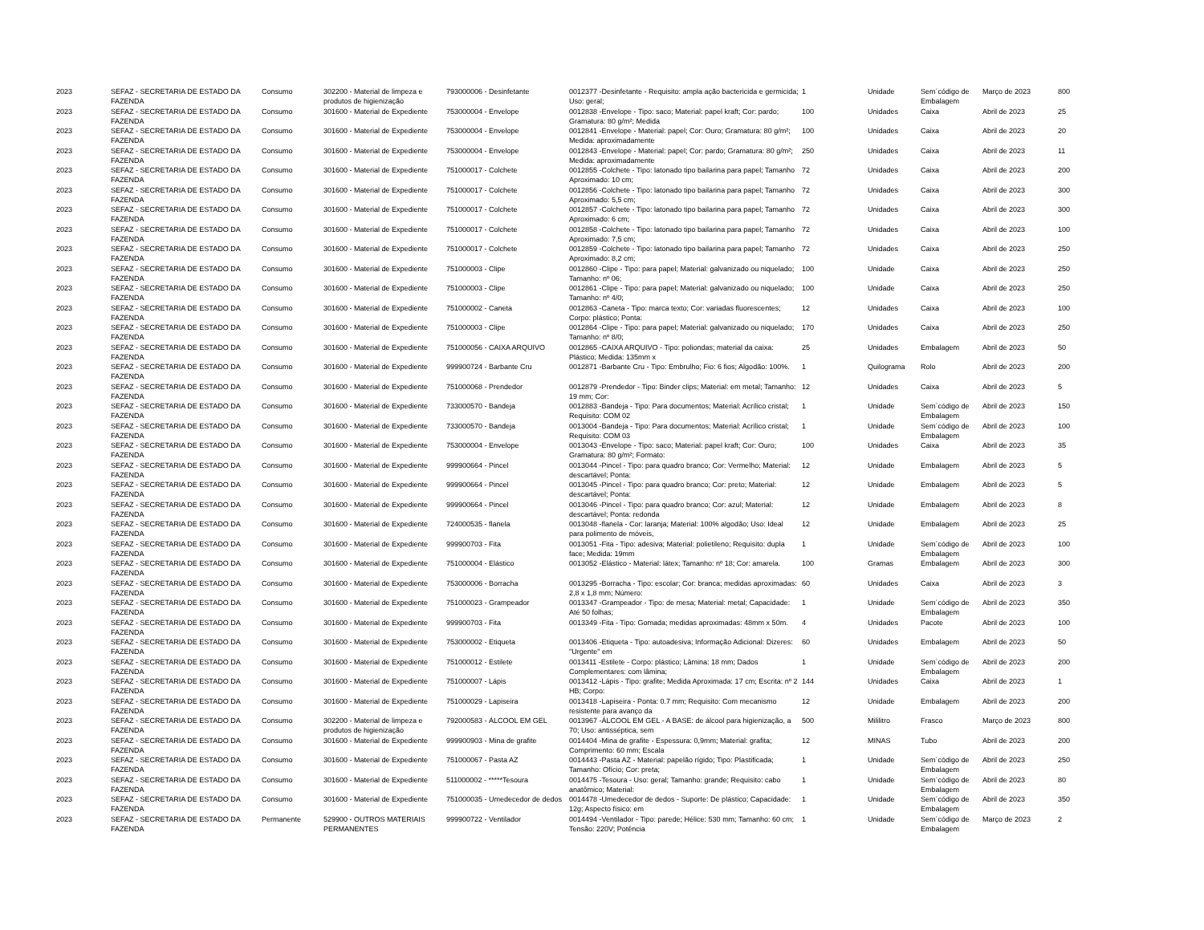| 2023 | SEFAZ - SECRETARIA DE ESTADO DA FAZENDA | Consumo | 302200 - Material de limpeza e produtos de higienização | 793000006 - Desinfetante | 0012377 -Desinfetante - Requisito: ampla ação bactericida e germicida; Uso: geral; | 1 | Unidade | Sem´código de Embalagem | Março de 2023 | 800 |
| 2023 | SEFAZ - SECRETARIA DE ESTADO DA FAZENDA | Consumo | 301600 - Material de Expediente | 753000004 - Envelope | 0012838 -Envelope - Tipo: saco; Material: papel kraft; Cor: pardo; Gramatura: 80 g/m²; Medida | 100 | Unidades | Caixa | Abril de 2023 | 25 |
| 2023 | SEFAZ - SECRETARIA DE ESTADO DA FAZENDA | Consumo | 301600 - Material de Expediente | 753000004 - Envelope | 0012841 -Envelope - Material: papel; Cor: Ouro; Gramatura: 80 g/m²; Medida: aproximadamente | 100 | Unidades | Caixa | Abril de 2023 | 20 |
| 2023 | SEFAZ - SECRETARIA DE ESTADO DA FAZENDA | Consumo | 301600 - Material de Expediente | 753000004 - Envelope | 0012843 -Envelope - Material: papel; Cor: pardo; Gramatura: 80 g/m²; Medida: aproximadamente | 250 | Unidades | Caixa | Abril de 2023 | 11 |
| 2023 | SEFAZ - SECRETARIA DE ESTADO DA FAZENDA | Consumo | 301600 - Material de Expediente | 751000017 - Colchete | 0012855 -Colchete - Tipo: latonado tipo bailarina para papel; Tamanho Aproximado: 10 cm; | 72 | Unidades | Caixa | Abril de 2023 | 200 |
| 2023 | SEFAZ - SECRETARIA DE ESTADO DA FAZENDA | Consumo | 301600 - Material de Expediente | 751000017 - Colchete | 0012856 -Colchete - Tipo: latonado tipo bailarina para papel; Tamanho Aproximado: 5,5 cm; | 72 | Unidades | Caixa | Abril de 2023 | 300 |
| 2023 | SEFAZ - SECRETARIA DE ESTADO DA FAZENDA | Consumo | 301600 - Material de Expediente | 751000017 - Colchete | 0012857 -Colchete - Tipo: latonado tipo bailarina para papel; Tamanho Aproximado: 6 cm; | 72 | Unidades | Caixa | Abril de 2023 | 300 |
| 2023 | SEFAZ - SECRETARIA DE ESTADO DA FAZENDA | Consumo | 301600 - Material de Expediente | 751000017 - Colchete | 0012858 -Colchete - Tipo: latonado tipo bailarina para papel; Tamanho Aproximado: 7,5 cm; | 72 | Unidades | Caixa | Abril de 2023 | 100 |
| 2023 | SEFAZ - SECRETARIA DE ESTADO DA FAZENDA | Consumo | 301600 - Material de Expediente | 751000017 - Colchete | 0012859 -Colchete - Tipo: latonado tipo bailarina para papel; Tamanho Aproximado: 8,2 cm; | 72 | Unidades | Caixa | Abril de 2023 | 250 |
| 2023 | SEFAZ - SECRETARIA DE ESTADO DA FAZENDA | Consumo | 301600 - Material de Expediente | 751000003 - Clipe | 0012860 -Clipe - Tipo: para papel; Material: galvanizado ou niquelado; Tamanho: nº 06; | 100 | Unidade | Caixa | Abril de 2023 | 250 |
| 2023 | SEFAZ - SECRETARIA DE ESTADO DA FAZENDA | Consumo | 301600 - Material de Expediente | 751000003 - Clipe | 0012861 -Clipe - Tipo: para papel; Material: galvanizado ou niquelado; Tamanho: nº 4/0; | 100 | Unidade | Caixa | Abril de 2023 | 250 |
| 2023 | SEFAZ - SECRETARIA DE ESTADO DA FAZENDA | Consumo | 301600 - Material de Expediente | 751000002 - Caneta | 0012863 -Caneta - Tipo: marca texto; Cor: variadas fluorescentes; Corpo: plástico; Ponta: | 12 | Unidades | Caixa | Abril de 2023 | 100 |
| 2023 | SEFAZ - SECRETARIA DE ESTADO DA FAZENDA | Consumo | 301600 - Material de Expediente | 751000003 - Clipe | 0012864 -Clipe - Tipo: para papel; Material: galvanizado ou niquelado; Tamanho: nº 8/0; | 170 | Unidades | Caixa | Abril de 2023 | 250 |
| 2023 | SEFAZ - SECRETARIA DE ESTADO DA FAZENDA | Consumo | 301600 - Material de Expediente | 751000056 - CAIXA ARQUIVO | 0012865 -CAIXA ARQUIVO - Tipo: poliondas; material da caixa: Plástico; Medida: 135mm x | 25 | Unidades | Embalagem | Abril de 2023 | 50 |
| 2023 | SEFAZ - SECRETARIA DE ESTADO DA FAZENDA | Consumo | 301600 - Material de Expediente | 999900724 - Barbante Cru | 0012871 -Barbante Cru - Tipo: Embrulho; Fio: 6 fios; Algodão: 100%. | 1 | Quilograma | Rolo | Abril de 2023 | 200 |
| 2023 | SEFAZ - SECRETARIA DE ESTADO DA FAZENDA | Consumo | 301600 - Material de Expediente | 751000068 - Prendedor | 0012879 -Prendedor - Tipo: Binder clips; Material: em metal; Tamanho: 19 mm; Cor: | 12 | Unidades | Caixa | Abril de 2023 | 5 |
| 2023 | SEFAZ - SECRETARIA DE ESTADO DA FAZENDA | Consumo | 301600 - Material de Expediente | 733000570 - Bandeja | 0012883 -Bandeja - Tipo: Para documentos; Material: Acrílico cristal; Requisito: COM 02 | 1 | Unidade | Sem´código de Embalagem | Abril de 2023 | 150 |
| 2023 | SEFAZ - SECRETARIA DE ESTADO DA FAZENDA | Consumo | 301600 - Material de Expediente | 733000570 - Bandeja | 0013004 -Bandeja - Tipo: Para documentos; Material: Acrílico cristal; Requisito: COM 03 | 1 | Unidade | Sem´código de Embalagem | Abril de 2023 | 100 |
| 2023 | SEFAZ - SECRETARIA DE ESTADO DA FAZENDA | Consumo | 301600 - Material de Expediente | 753000004 - Envelope | 0013043 -Envelope - Tipo: saco; Material: papel kraft; Cor: Ouro; Gramatura: 80 g/m²; Formato: | 100 | Unidades | Caixa | Abril de 2023 | 35 |
| 2023 | SEFAZ - SECRETARIA DE ESTADO DA FAZENDA | Consumo | 301600 - Material de Expediente | 999900664 - Pincel | 0013044 -Pincel - Tipo: para quadro branco; Cor: Vermelho; Material: descartável; Ponta: | 12 | Unidade | Embalagem | Abril de 2023 | 5 |
| 2023 | SEFAZ - SECRETARIA DE ESTADO DA FAZENDA | Consumo | 301600 - Material de Expediente | 999900664 - Pincel | 0013045 -Pincel - Tipo: para quadro branco; Cor: preto; Material: descartável; Ponta: | 12 | Unidade | Embalagem | Abril de 2023 | 5 |
| 2023 | SEFAZ - SECRETARIA DE ESTADO DA FAZENDA | Consumo | 301600 - Material de Expediente | 999900664 - Pincel | 0013046 -Pincel - Tipo: para quadro branco; Cor: azul; Material: descartável; Ponta: redonda | 12 | Unidade | Embalagem | Abril de 2023 | 8 |
| 2023 | SEFAZ - SECRETARIA DE ESTADO DA FAZENDA | Consumo | 301600 - Material de Expediente | 724000535 - flanela | 0013048 -flanela - Cor: laranja; Material: 100% algodão; Uso: Ideal para polimento de móveis, | 12 | Unidade | Embalagem | Abril de 2023 | 25 |
| 2023 | SEFAZ - SECRETARIA DE ESTADO DA FAZENDA | Consumo | 301600 - Material de Expediente | 999900703 - Fita | 0013051 -Fita - Tipo: adesiva; Material: polietileno; Requisito: dupla face; Medida: 19mm | 1 | Unidade | Sem´código de Embalagem | Abril de 2023 | 100 |
| 2023 | SEFAZ - SECRETARIA DE ESTADO DA FAZENDA | Consumo | 301600 - Material de Expediente | 751000004 - Elástico | 0013052 -Elástico - Material: látex; Tamanho: nº 18; Cor: amarela. | 100 | Gramas | Embalagem | Abril de 2023 | 300 |
| 2023 | SEFAZ - SECRETARIA DE ESTADO DA FAZENDA | Consumo | 301600 - Material de Expediente | 753000006 - Borracha | 0013295 -Borracha - Tipo: escolar; Cor: branca; medidas aproximadas: 2,8 x 1,8 mm; Número: | 60 | Unidades | Caixa | Abril de 2023 | 3 |
| 2023 | SEFAZ - SECRETARIA DE ESTADO DA FAZENDA | Consumo | 301600 - Material de Expediente | 751000023 - Grampeador | 0013347 -Grampeador - Tipo: de mesa; Material: metal; Capacidade: Até 50 folhas; | 1 | Unidade | Sem´código de Embalagem | Abril de 2023 | 350 |
| 2023 | SEFAZ - SECRETARIA DE ESTADO DA FAZENDA | Consumo | 301600 - Material de Expediente | 999900703 - Fita | 0013349 -Fita - Tipo: Gomada; medidas aproximadas: 48mm x 50m. | 4 | Unidades | Pacote | Abril de 2023 | 100 |
| 2023 | SEFAZ - SECRETARIA DE ESTADO DA FAZENDA | Consumo | 301600 - Material de Expediente | 753000002 - Etiqueta | 0013406 -Etiqueta - Tipo: autoadesiva; Informação Adicional: Dizeres: "Urgente" em | 60 | Unidades | Embalagem | Abril de 2023 | 50 |
| 2023 | SEFAZ - SECRETARIA DE ESTADO DA FAZENDA | Consumo | 301600 - Material de Expediente | 751000012 - Estilete | 0013411 -Estilete - Corpo: plástico; Lâmina: 18 mm; Dados Complementares: com lâmina; | 1 | Unidade | Sem´código de Embalagem | Abril de 2023 | 200 |
| 2023 | SEFAZ - SECRETARIA DE ESTADO DA FAZENDA | Consumo | 301600 - Material de Expediente | 751000007 - Lápis | 0013412 -Lápis - Tipo: grafite; Medida Aproximada: 17 cm; Escrita: nº 2 HB; Corpo: | 144 | Unidades | Caixa | Abril de 2023 | 1 |
| 2023 | SEFAZ - SECRETARIA DE ESTADO DA FAZENDA | Consumo | 301600 - Material de Expediente | 751000029 - Lapiseira | 0013418 -Lapiseira - Ponta: 0.7 mm; Requisito: Com mecanismo resistente para avanço da | 12 | Unidade | Embalagem | Abril de 2023 | 200 |
| 2023 | SEFAZ - SECRETARIA DE ESTADO DA FAZENDA | Consumo | 302200 - Material de limpeza e produtos de higienização | 792000583 - ÁLCOOL EM GEL | 0013967 -ÁLCOOL EM GEL - A BASE: de álcool para higienização, a 70; Uso: antisséptica, sem | 500 | Mililitro | Frasco | Março de 2023 | 800 |
| 2023 | SEFAZ - SECRETARIA DE ESTADO DA FAZENDA | Consumo | 301600 - Material de Expediente | 999900903 - Mina de grafite | 0014404 -Mina de grafite - Espessura: 0,9mm; Material: grafita; Comprimento: 60 mm; Escala | 12 | MINAS | Tubo | Abril de 2023 | 200 |
| 2023 | SEFAZ - SECRETARIA DE ESTADO DA FAZENDA | Consumo | 301600 - Material de Expediente | 751000067 - Pasta AZ | 0014443 -Pasta AZ - Material: papelão rígido; Tipo: Plastificada; Tamanho: Ofício; Cor: preta; | 1 | Unidade | Sem´código de Embalagem | Abril de 2023 | 250 |
| 2023 | SEFAZ - SECRETARIA DE ESTADO DA FAZENDA | Consumo | 301600 - Material de Expediente | 511000002 - *****Tesoura | 0014475 -Tesoura - Uso: geral; Tamanho: grande; Requisito: cabo anatômico; Material: | 1 | Unidade | Sem´código de Embalagem | Abril de 2023 | 80 |
| 2023 | SEFAZ - SECRETARIA DE ESTADO DA FAZENDA | Consumo | 301600 - Material de Expediente | 751000035 - Umedecedor de dedos | 0014478 -Umedecedor de dedos - Suporte: De plástico; Capacidade: 12g; Aspecto físico: em | 1 | Unidade | Sem´código de Embalagem | Abril de 2023 | 350 |
| 2023 | SEFAZ - SECRETARIA DE ESTADO DA FAZENDA | Permanente | 529900 - OUTROS MATERIAIS PERMANENTES | 999900722 - Ventilador | 0014494 -Ventilador - Tipo: parede; Hélice: 530 mm; Tamanho: 60 cm; Tensão: 220V; Potência | 1 | Unidade | Sem´código de Embalagem | Março de 2023 | 2 |